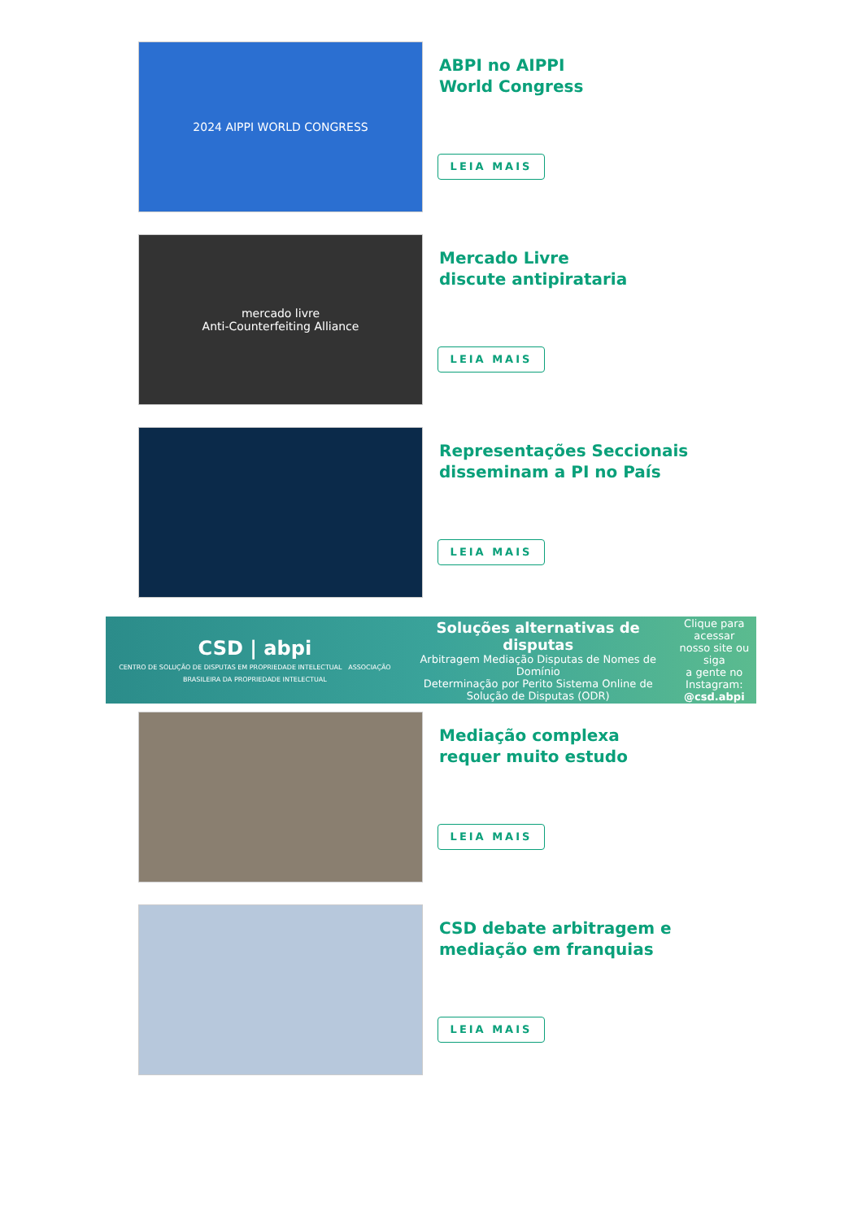2024 AIPPI WORLD CONGRESS
ABPI no AIPPI
World Congress
LEIA MAIS
mercado livre
Anti-Counterfeiting Alliance
Mercado Livre
discute antipirataria
LEIA MAIS
Representações Seccionais
disseminam a PI no País
LEIA MAIS
CSD | abpi
CENTRO DE SOLUÇÃO DE DISPUTAS EM PROPRIEDADE INTELECTUAL ASSOCIAÇÃO BRASILEIRA DA PROPRIEDADE INTELECTUAL
Soluções alternativas de disputas
Arbitragem Mediação Disputas de Nomes de Domínio
Determinação por Perito Sistema Online de Solução de Disputas (ODR)
Clique para acessar
nosso site ou siga
a gente no Instagram:
@csd.abpi
Mediação complexa
requer muito estudo
LEIA MAIS
CSD debate arbitragem e
mediação em franquias
LEIA MAIS